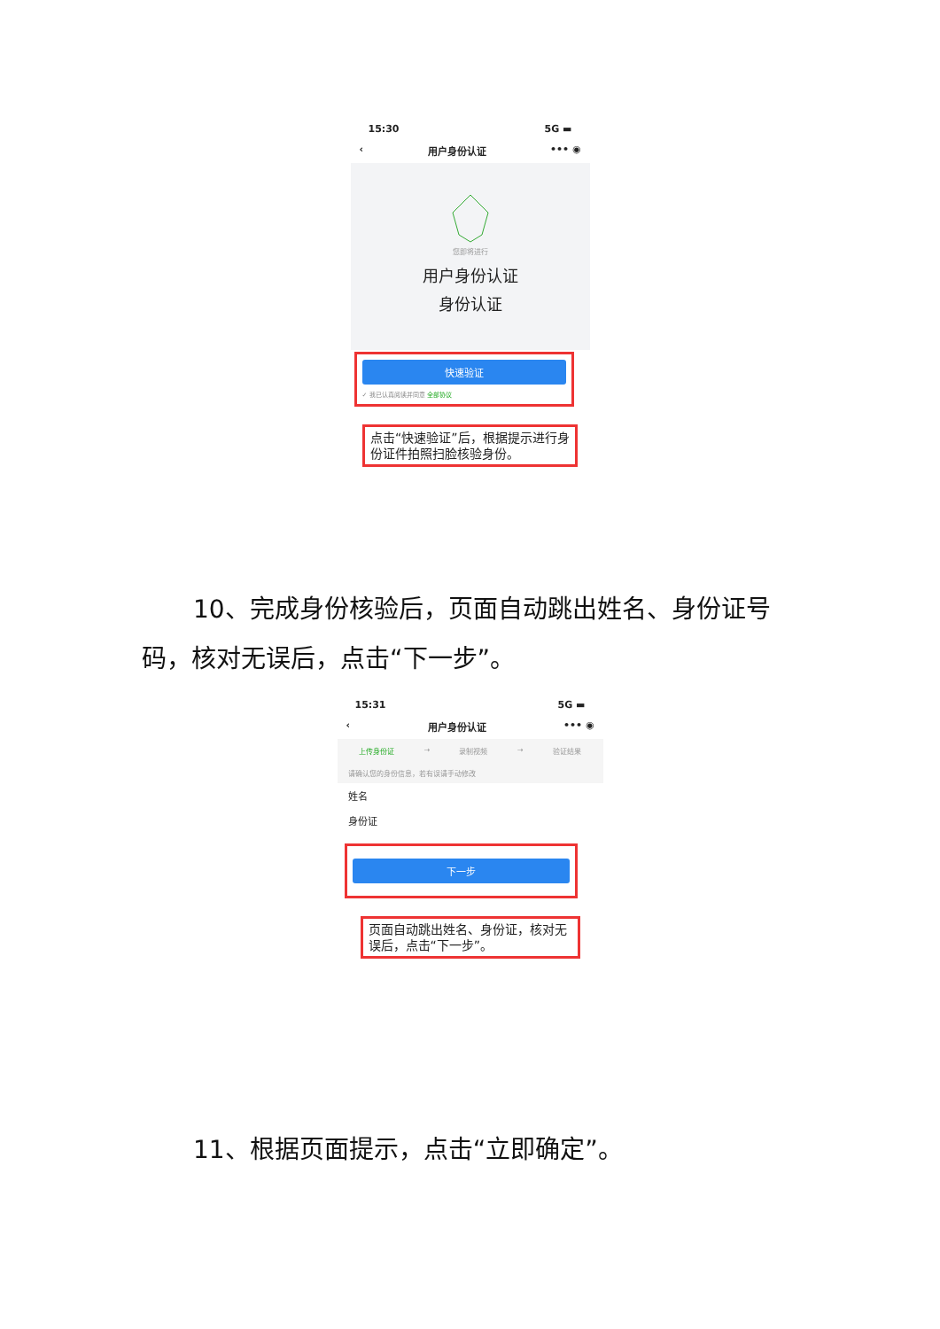15:30 5G ▬
‹ 用户身份认证 ••• ◉
您即将进行
用户身份认证
身份认证
快速验证
✓ 我已认真阅读并同意 全部协议
点击“快速验证”后，根据提示进行身份证件拍照扫脸核验身份。
10、完成身份核验后，页面自动跳出姓名、身份证号码，核对无误后，点击“下一步”。
15:31 5G ▬
‹ 用户身份认证 ••• ◉
上传身份证 → 录制视频 → 验证结果
请确认您的身份信息，若有误请手动修改
姓名
身份证
下一步
页面自动跳出姓名、身份证，核对无误后，点击“下一步”。
11、根据页面提示，点击“立即确定”。